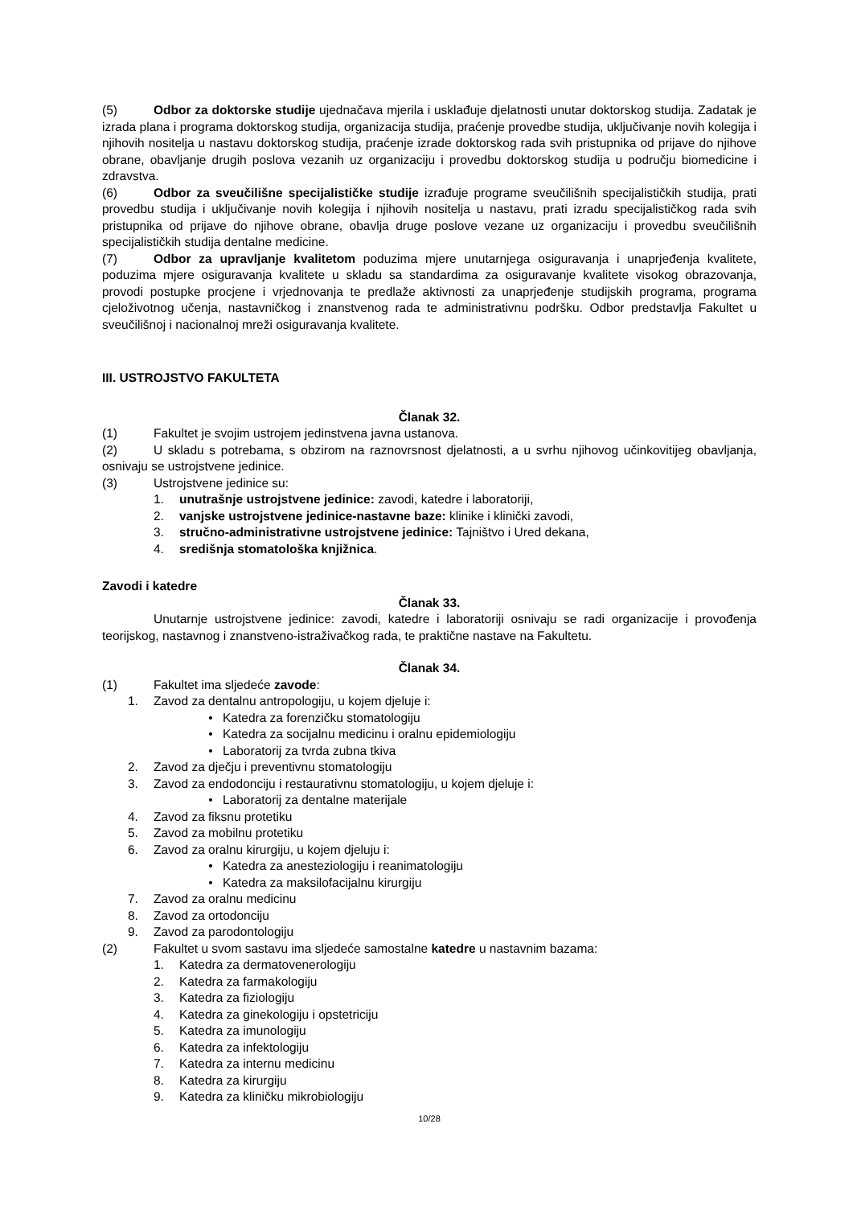(5) Odbor za doktorske studije ujednačava mjerila i usklađuje djelatnosti unutar doktorskog studija. Zadatak je izrada plana i programa doktorskog studija, organizacija studija, praćenje provedbe studija, uključivanje novih kolegija i njihovih nositelja u nastavu doktorskog studija, praćenje izrade doktorskog rada svih pristupnika od prijave do njihove obrane, obavljanje drugih poslova vezanih uz organizaciju i provedbu doktorskog studija u području biomedicine i zdravstva.
(6) Odbor za sveučilišne specijalističke studije izrađuje programe sveučilišnih specijalističkih studija, prati provedbu studija i uključivanje novih kolegija i njihovih nositelja u nastavu, prati izradu specijalističkog rada svih pristupnika od prijave do njihove obrane, obavlja druge poslove vezane uz organizaciju i provedbu sveučilišnih specijalističkih studija dentalne medicine.
(7) Odbor za upravljanje kvalitetom poduzima mjere unutarnjega osiguravanja i unaprjeđenja kvalitete, poduzima mjere osiguravanja kvalitete u skladu sa standardima za osiguravanje kvalitete visokog obrazovanja, provodi postupke procjene i vrjednovanja te predlaže aktivnosti za unaprjeđenje studijskih programa, programa cjeloživotnog učenja, nastavničkog i znanstvenog rada te administrativnu podršku. Odbor predstavlja Fakultet u sveučilišnoj i nacionalnoj mreži osiguravanja kvalitete.
III. USTROJSTVO FAKULTETA
Članak 32.
(1) Fakultet je svojim ustrojem jedinstvena javna ustanova.
(2) U skladu s potrebama, s obzirom na raznovrsnost djelatnosti, a u svrhu njihovog učinkovitijeg obavljanja, osnivaju se ustrojstvene jedinice.
(3) Ustrojstvene jedinice su:
1. unutrašnje ustrojstvene jedinice: zavodi, katedre i laboratoriji,
2. vanjske ustrojstvene jedinice-nastavne baze: klinike i klinički zavodi,
3. stručno-administrativne ustrojstvene jedinice: Tajništvo i Ured dekana,
4. središnja stomatološka knjižnica.
Zavodi i katedre
Članak 33.
Unutarnje ustrojstvene jedinice: zavodi, katedre i laboratoriji osnivaju se radi organizacije i provođenja teorijskog, nastavnog i znanstveno-istraživačkog rada, te praktične nastave na Fakultetu.
Članak 34.
(1) Fakultet ima sljedeće zavode:
1. Zavod za dentalnu antropologiju, u kojem djeluje i:
• Katedra za forenzičku stomatologiju
• Katedra za socijalnu medicinu i oralnu epidemiologiju
• Laboratorij za tvrda zubna tkiva
2. Zavod za dječju i preventivnu stomatologiju
3. Zavod za endodonciju i restaurativnu stomatologiju, u kojem djeluje i:
• Laboratorij za dentalne materijale
4. Zavod za fiksnu protetiku
5. Zavod za mobilnu protetiku
6. Zavod za oralnu kirurgiju, u kojem djeluju i:
• Katedra za anesteziologiju i reanimatologiju
• Katedra za maksilofacijalnu kirurgiju
7. Zavod za oralnu medicinu
8. Zavod za ortodonciju
9. Zavod za parodontologiju
(2) Fakultet u svom sastavu ima sljedeće samostalne katedre u nastavnim bazama:
1. Katedra za dermatovenerologiju
2. Katedra za farmakologiju
3. Katedra za fiziologiju
4. Katedra za ginekologiju i opstetriciju
5. Katedra za imunologiju
6. Katedra za infektologiju
7. Katedra za internu medicinu
8. Katedra za kirurgiju
9. Katedra za kliničku mikrobiologiju
10/28